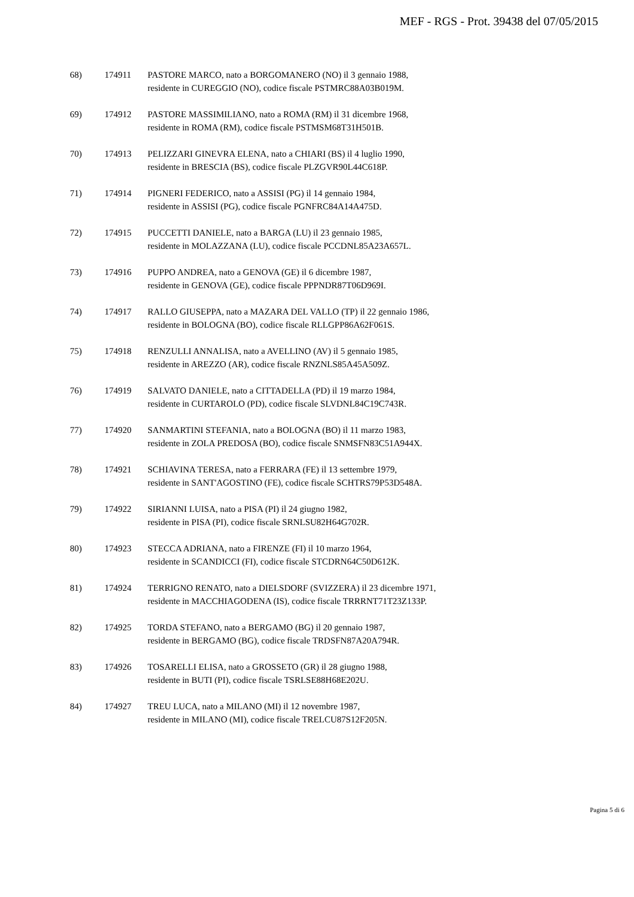MEF - RGS - Prot. 39438 del 07/05/2015
68) 174911 PASTORE MARCO, nato a BORGOMANERO (NO) il 3 gennaio 1988,
residente in CUREGGIO (NO), codice fiscale PSTMRC88A03B019M.
69) 174912 PASTORE MASSIMILIANO, nato a ROMA (RM) il 31 dicembre 1968,
residente in ROMA (RM), codice fiscale PSTMSM68T31H501B.
70) 174913 PELIZZARI GINEVRA ELENA, nato a CHIARI (BS) il 4 luglio 1990,
residente in BRESCIA (BS), codice fiscale PLZGVR90L44C618P.
71) 174914 PIGNERI FEDERICO, nato a ASSISI (PG) il 14 gennaio 1984,
residente in ASSISI (PG), codice fiscale PGNFRC84A14A475D.
72) 174915 PUCCETTI DANIELE, nato a BARGA (LU) il 23 gennaio 1985,
residente in MOLAZZANA (LU), codice fiscale PCCDNL85A23A657L.
73) 174916 PUPPO ANDREA, nato a GENOVA (GE) il 6 dicembre 1987,
residente in GENOVA (GE), codice fiscale PPPNDR87T06D969I.
74) 174917 RALLO GIUSEPPA, nato a MAZARA DEL VALLO (TP) il 22 gennaio 1986,
residente in BOLOGNA (BO), codice fiscale RLLGPP86A62F061S.
75) 174918 RENZULLI ANNALISA, nato a AVELLINO (AV) il 5 gennaio 1985,
residente in AREZZO (AR), codice fiscale RNZNLS85A45A509Z.
76) 174919 SALVATO DANIELE, nato a CITTADELLA (PD) il 19 marzo 1984,
residente in CURTAROLO (PD), codice fiscale SLVDNL84C19C743R.
77) 174920 SANMARTINI STEFANIA, nato a BOLOGNA (BO) il 11 marzo 1983,
residente in ZOLA PREDOSA (BO), codice fiscale SNMSFN83C51A944X.
78) 174921 SCHIAVINA TERESA, nato a FERRARA (FE) il 13 settembre 1979,
residente in SANT'AGOSTINO (FE), codice fiscale SCHTRS79P53D548A.
79) 174922 SIRIANNI LUISA, nato a PISA (PI) il 24 giugno 1982,
residente in PISA (PI), codice fiscale SRNLSU82H64G702R.
80) 174923 STECCA ADRIANA, nato a FIRENZE (FI) il 10 marzo 1964,
residente in SCANDICCI (FI), codice fiscale STCDRN64C50D612K.
81) 174924 TERRIGNO RENATO, nato a DIELSDORF (SVIZZERA) il 23 dicembre 1971,
residente in MACCHIAGODENA (IS), codice fiscale TRRRNT71T23Z133P.
82) 174925 TORDA STEFANO, nato a BERGAMO (BG) il 20 gennaio 1987,
residente in BERGAMO (BG), codice fiscale TRDSFN87A20A794R.
83) 174926 TOSARELLI ELISA, nato a GROSSETO (GR) il 28 giugno 1988,
residente in BUTI (PI), codice fiscale TSRLSE88H68E202U.
84) 174927 TREU LUCA, nato a MILANO (MI) il 12 novembre 1987,
residente in MILANO (MI), codice fiscale TRELCU87S12F205N.
Pagina 5 di 6